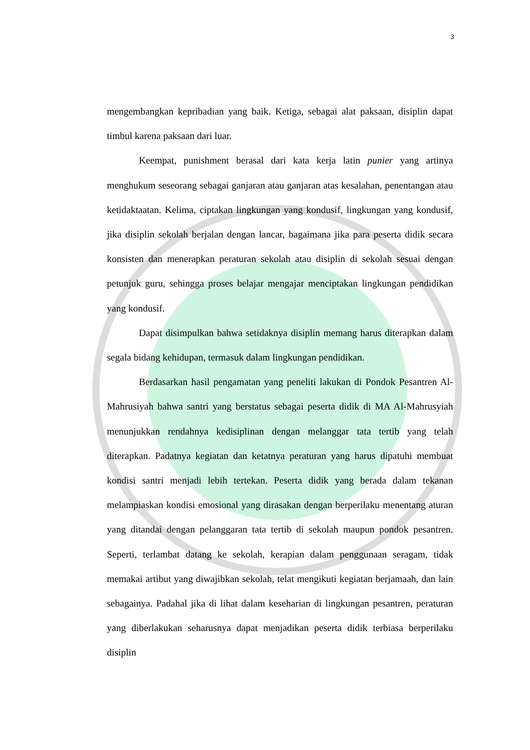3
mengembangkan kepribadian yang baik. Ketiga, sebagai alat paksaan, disiplin dapat timbul karena paksaan dari luar.
Keempat, punishment berasal dari kata kerja latin punier yang artinya menghukum seseorang sebagai ganjaran atau ganjaran atas kesalahan, penentangan atau ketidaktaatan. Kelima, ciptakan lingkungan yang kondusif, lingkungan yang kondusif, jika disiplin sekolah berjalan dengan lancar, bagaimana jika para peserta didik secara konsisten dan menerapkan peraturan sekolah atau disiplin di sekolah sesuai dengan petunjuk guru, sehingga proses belajar mengajar menciptakan lingkungan pendidikan yang kondusif.
Dapat disimpulkan bahwa setidaknya disiplin memang harus diterapkan dalam segala bidang kehidupan, termasuk dalam lingkungan pendidikan.
Berdasarkan hasil pengamatan yang peneliti lakukan di Pondok Pesantren Al-Mahrusiyah bahwa santri yang berstatus sebagai peserta didik di MA Al-Mahrusyiah menunjukkan rendahnya kedisiplinan dengan melanggar tata tertib yang telah diterapkan. Padatnya kegiatan dan ketatnya peraturan yang harus dipatuhi membuat kondisi santri menjadi lebih tertekan. Peserta didik yang berada dalam tekanan melampiaskan kondisi emosional yang dirasakan dengan berperilaku menentang aturan yang ditandai dengan pelanggaran tata tertib di sekolah maupun pondok pesantren. Seperti, terlambat datang ke sekolah, kerapian dalam penggunaan seragam, tidak memakai artibut yang diwajibkan sekolah, telat mengikuti kegiatan berjamaah, dan lain sebagainya. Padahal jika di lihat dalam keseharian di lingkungan pesantren, peraturan yang diberlakukan seharusnya dapat menjadikan peserta didik terbiasa berperilaku disiplin